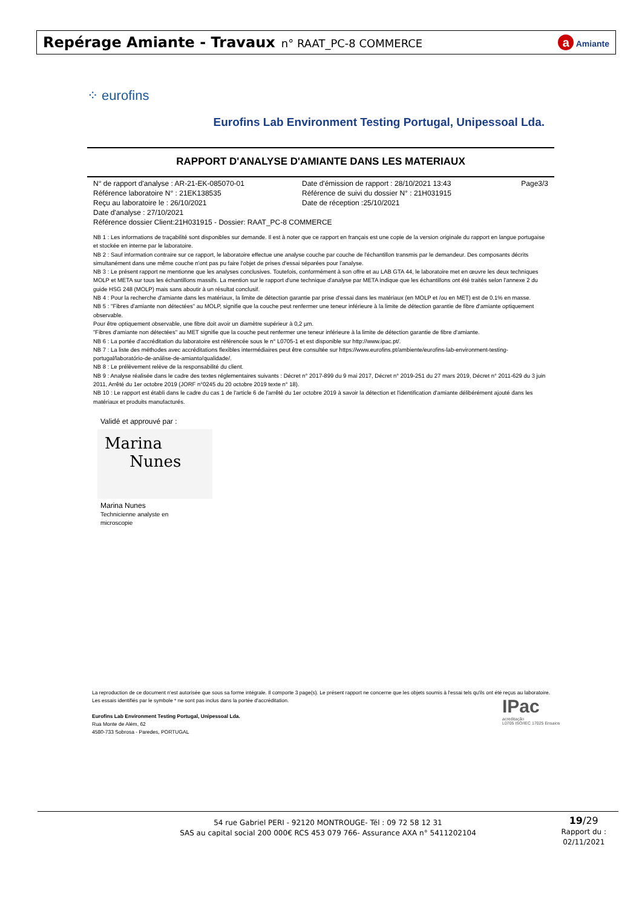Repérage Amiante - Travaux n° RAAT_PC-8 COMMERCE
a Amiante
⁘ eurofins
Eurofins Lab Environment Testing Portugal, Unipessoal Lda.
RAPPORT D'ANALYSE D'AMIANTE DANS LES MATERIAUX
N° de rapport d'analyse : AR-21-EK-085070-01
Date d'émission de rapport : 28/10/2021 13:43
Page3/3
Référence laboratoire N° : 21EK138535
Référence de suivi du dossier N° : 21H031915
Reçu au laboratoire le : 26/10/2021
Date de réception :25/10/2021
Date d'analyse : 27/10/2021
Référence dossier Client:21H031915 - Dossier: RAAT_PC-8 COMMERCE
NB 1 : Les informations de traçabilité sont disponibles sur demande. Il est à noter que ce rapport en français est une copie de la version originale du rapport en langue portugaise et stockée en interne par le laboratoire.
NB 2 : Sauf information contraire sur ce rapport, le laboratoire effectue une analyse couche par couche de l'échantillon transmis par le demandeur. Des composants décrits simultanément dans une même couche n'ont pas pu faire l'objet de prises d'essai séparées pour l'analyse.
NB 3 : Le présent rapport ne mentionne que les analyses conclusives. Toutefois, conformément à son offre et au LAB GTA 44, le laboratoire met en œuvre les deux techniques MOLP et META sur tous les échantillons massifs. La mention sur le rapport d'une technique d'analyse par META indique que les échantillons ont été traités selon l'annexe 2 du guide HSG 248 (MOLP) mais sans aboutir à un résultat conclusif.
NB 4 : Pour la recherche d'amiante dans les matériaux, la limite de détection garantie par prise d'essai dans les matériaux (en MOLP et /ou en MET) est de 0.1% en masse.
NB 5 : "Fibres d'amiante non détectées" au MOLP, signifie que la couche peut renfermer une teneur inférieure à la limite de détection garantie de fibre d'amiante optiquement observable.
Pour être optiquement observable, une fibre doit avoir un diamètre supérieur à 0,2 µm.
"Fibres d'amiante non détectées" au MET signifie que la couche peut renfermer une teneur inférieure à la limite de détection garantie de fibre d'amiante.
NB 6 : La portée d'accréditation du laboratoire est référencée sous le n° L0705-1 et est disponible sur http://www.ipac.pt/.
NB 7 : La liste des méthodes avec accréditations flexibles intermédiaires peut être consultée sur https://www.eurofins.pt/ambiente/eurofins-lab-environment-testing-portugal/laboratório-de-análise-de-amianto/qualidade/.
NB 8 : Le prélèvement relève de la responsabilité du client.
NB 9 : Analyse réalisée dans le cadre des textes réglementaires suivants : Décret n° 2017-899 du 9 mai 2017, Décret n° 2019-251 du 27 mars 2019, Décret n° 2011-629 du 3 juin 2011, Arrêté du 1er octobre 2019 (JORF n°0245 du 20 octobre 2019 texte n° 18).
NB 10 : Le rapport est établi dans le cadre du cas 1 de l'article 6 de l'arrêté du 1er octobre 2019 à savoir la détection et l'identification d'amiante délibérément ajouté dans les matériaux et produits manufacturés.
Validé et approuvé par :
Marina
Nunes
Marina Nunes
Technicienne analyste en
microscopie
La reproduction de ce document n'est autorisée que sous sa forme intégrale. Il comporte 3 page(s). Le présent rapport ne concerne que les objets soumis à l'essai tels qu'ils ont été reçus au laboratoire. Les essais identifiés par le symbole * ne sont pas inclus dans la portée d'accréditation.
Eurofins Lab Environment Testing Portugal, Unipessoal Lda.
Rua Monte de Além, 62
4580-733 Sobrosa - Paredes, PORTUGAL
IPac
acreditação
L0705 ISO/IEC 17025 Ensaios
54 rue Gabriel PERI - 92120 MONTROUGE- Tél : 09 72 58 12 31
SAS au capital social 200 000€ RCS 453 079 766- Assurance AXA n° 5411202104
19/29
Rapport du :
02/11/2021